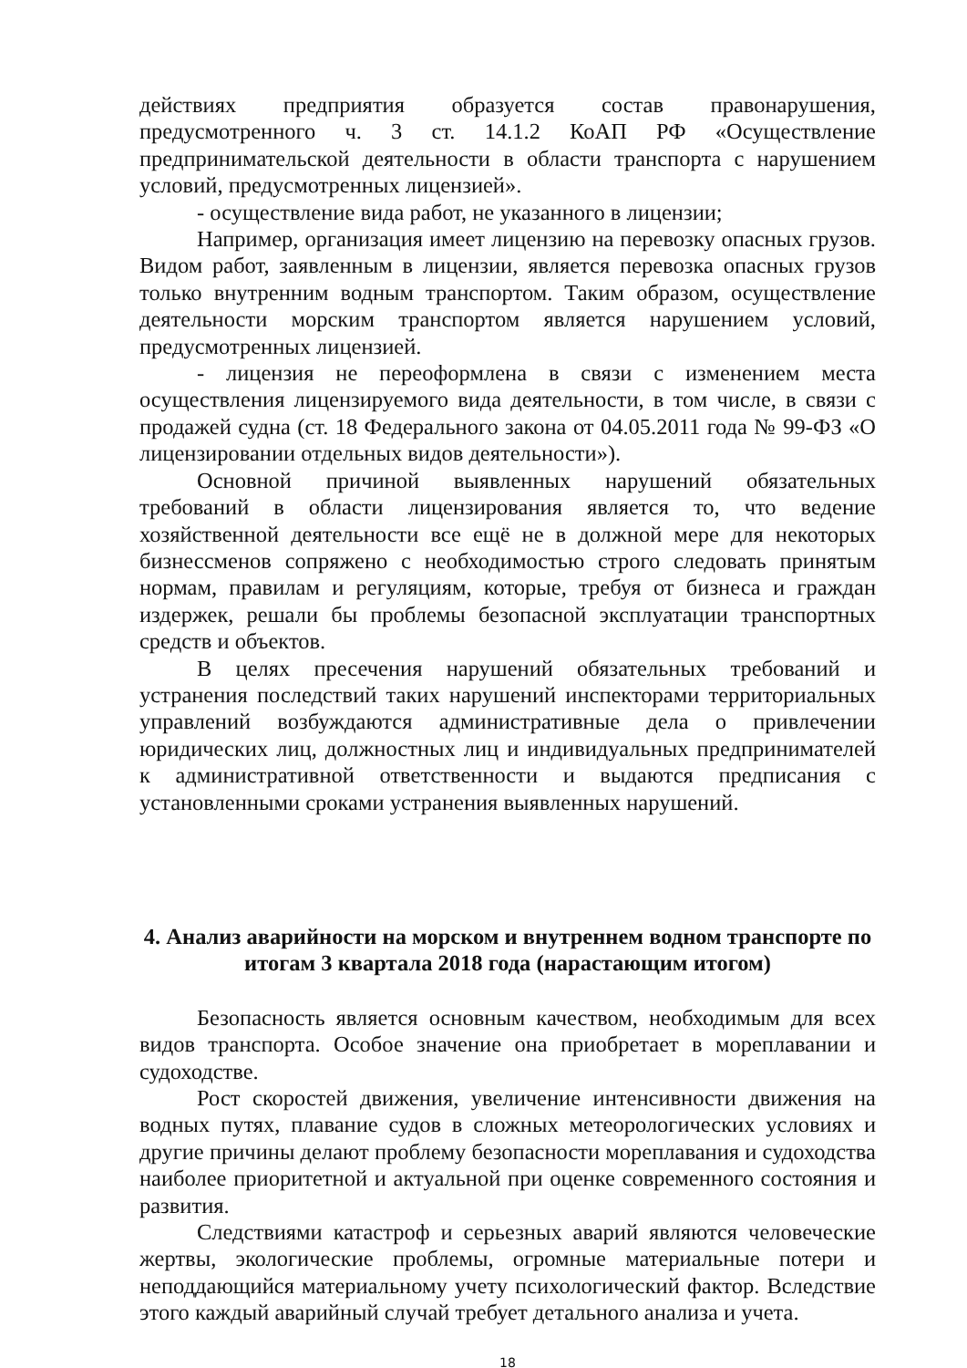действиях предприятия образуется состав правонарушения, предусмотренного ч. 3 ст. 14.1.2 КоАП РФ «Осуществление предпринимательской деятельности в области транспорта с нарушением условий, предусмотренных лицензией».
- осуществление вида работ, не указанного в лицензии;
Например, организация имеет лицензию на перевозку опасных грузов. Видом работ, заявленным в лицензии, является перевозка опасных грузов только внутренним водным транспортом. Таким образом, осуществление деятельности морским транспортом является нарушением условий, предусмотренных лицензией.
- лицензия не переоформлена в связи с изменением места осуществления лицензируемого вида деятельности, в том числе, в связи с продажей судна (ст. 18 Федерального закона от 04.05.2011 года № 99-ФЗ «О лицензировании отдельных видов деятельности»).
Основной причиной выявленных нарушений обязательных требований в области лицензирования является то, что ведение хозяйственной деятельности все ещё не в должной мере для некоторых бизнессменов сопряжено с необходимостью строго следовать принятым нормам, правилам и регуляциям, которые, требуя от бизнеса и граждан издержек, решали бы проблемы безопасной эксплуатации транспортных средств и объектов.
В целях пресечения нарушений обязательных требований и устранения последствий таких нарушений инспекторами территориальных управлений возбуждаются административные дела о привлечении юридических лиц, должностных лиц и индивидуальных предпринимателей к административной ответственности и выдаются предписания с установленными сроками устранения выявленных нарушений.
4. Анализ аварийности на морском и внутреннем водном транспорте по итогам 3 квартала 2018 года (нарастающим итогом)
Безопасность является основным качеством, необходимым для всех видов транспорта. Особое значение она приобретает в мореплавании и судоходстве.
Рост скоростей движения, увеличение интенсивности движения на водных путях, плавание судов в сложных метеорологических условиях и другие причины делают проблему безопасности мореплавания и судоходства наиболее приоритетной и актуальной при оценке современного состояния и развития.
Следствиями катастроф и серьезных аварий являются человеческие жертвы, экологические проблемы, огромные материальные потери и неподдающийся материальному учету психологический фактор. Вследствие этого каждый аварийный случай требует детального анализа и учета.
18